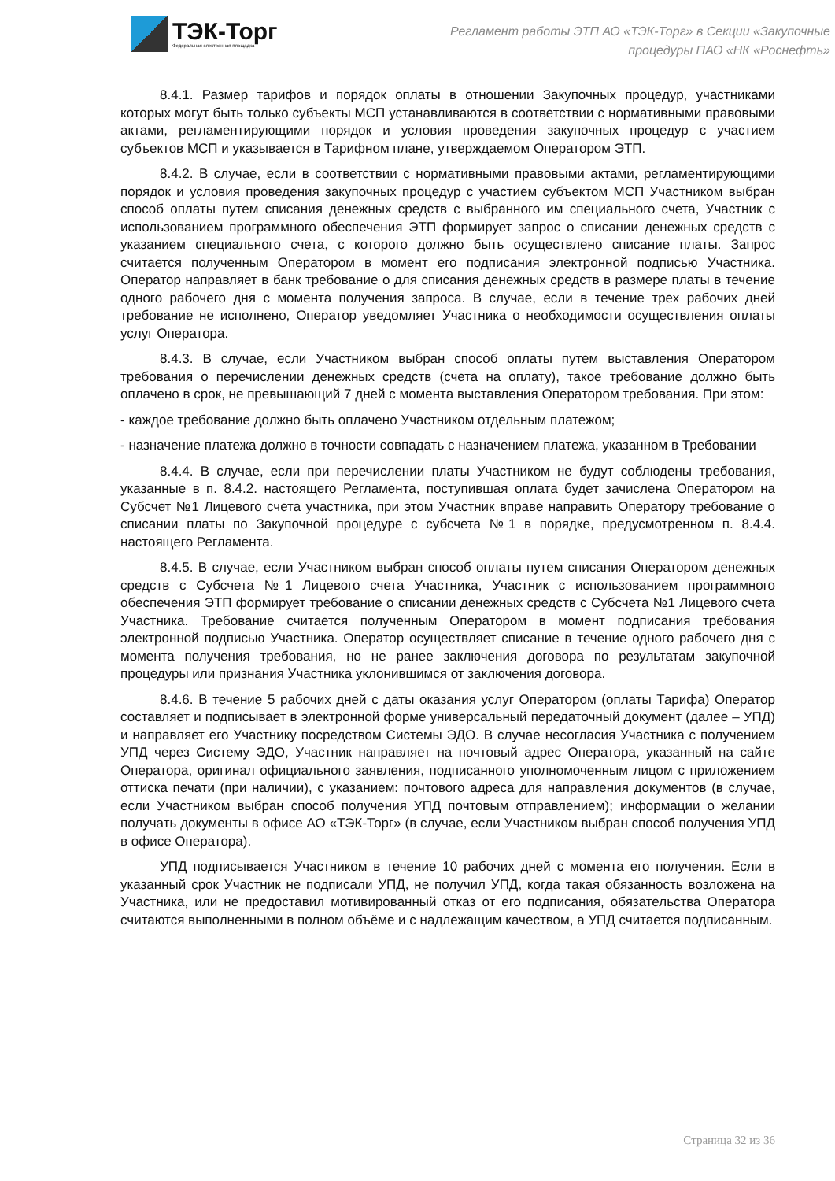ТЭК-Торг
Федеральная электронная площадка
Регламент работы ЭТП АО «ТЭК-Торг» в Секции «Закупочные
процедуры ПАО «НК «Роснефть»
8.4.1. Размер тарифов и порядок оплаты в отношении Закупочных процедур, участниками которых могут быть только субъекты МСП устанавливаются в соответствии с нормативными правовыми актами, регламентирующими порядок и условия проведения закупочных процедур с участием субъектов МСП и указывается в Тарифном плане, утверждаемом Оператором ЭТП.
8.4.2. В случае, если в соответствии с нормативными правовыми актами, регламентирующими порядок и условия проведения закупочных процедур с участием субъектом МСП Участником выбран способ оплаты путем списания денежных средств с выбранного им специального счета, Участник с использованием программного обеспечения ЭТП формирует запрос о списании денежных средств с указанием специального счета, с которого должно быть осуществлено списание платы. Запрос считается полученным Оператором в момент его подписания электронной подписью Участника. Оператор направляет в банк требование о для списания денежных средств в размере платы в течение одного рабочего дня с момента получения запроса. В случае, если в течение трех рабочих дней требование не исполнено, Оператор уведомляет Участника о необходимости осуществления оплаты услуг Оператора.
8.4.3. В случае, если Участником выбран способ оплаты путем выставления Оператором требования о перечислении денежных средств (счета на оплату), такое требование должно быть оплачено в срок, не превышающий 7 дней с момента выставления Оператором требования. При этом:
- каждое требование должно быть оплачено Участником отдельным платежом;
- назначение платежа должно в точности совпадать с назначением платежа, указанном в Требовании
8.4.4. В случае, если при перечислении платы Участником не будут соблюдены требования, указанные в п. 8.4.2. настоящего Регламента, поступившая оплата будет зачислена Оператором на Субсчет №1 Лицевого счета участника, при этом Участник вправе направить Оператору требование о списании платы по Закупочной процедуре с субсчета №1 в порядке, предусмотренном п. 8.4.4. настоящего Регламента.
8.4.5. В случае, если Участником выбран способ оплаты путем списания Оператором денежных средств с Субсчета №1 Лицевого счета Участника, Участник с использованием программного обеспечения ЭТП формирует требование о списании денежных средств с Субсчета №1 Лицевого счета Участника. Требование считается полученным Оператором в момент подписания требования электронной подписью Участника. Оператор осуществляет списание в течение одного рабочего дня с момента получения требования, но не ранее заключения договора по результатам закупочной процедуры или признания Участника уклонившимся от заключения договора.
8.4.6. В течение 5 рабочих дней с даты оказания услуг Оператором (оплаты Тарифа) Оператор составляет и подписывает в электронной форме универсальный передаточный документ (далее – УПД) и направляет его Участнику посредством Системы ЭДО. В случае несогласия Участника с получением УПД через Систему ЭДО, Участник направляет на почтовый адрес Оператора, указанный на сайте Оператора, оригинал официального заявления, подписанного уполномоченным лицом с приложением оттиска печати (при наличии), с указанием: почтового адреса для направления документов (в случае, если Участником выбран способ получения УПД почтовым отправлением); информации о желании получать документы в офисе АО «ТЭК-Торг» (в случае, если Участником выбран способ получения УПД в офисе Оператора).
УПД подписывается Участником в течение 10 рабочих дней с момента его получения. Если в указанный срок Участник не подписали УПД, не получил УПД, когда такая обязанность возложена на Участника, или не предоставил мотивированный отказ от его подписания, обязательства Оператора считаются выполненными в полном объёме и с надлежащим качеством, а УПД считается подписанным.
Страница 32 из 36